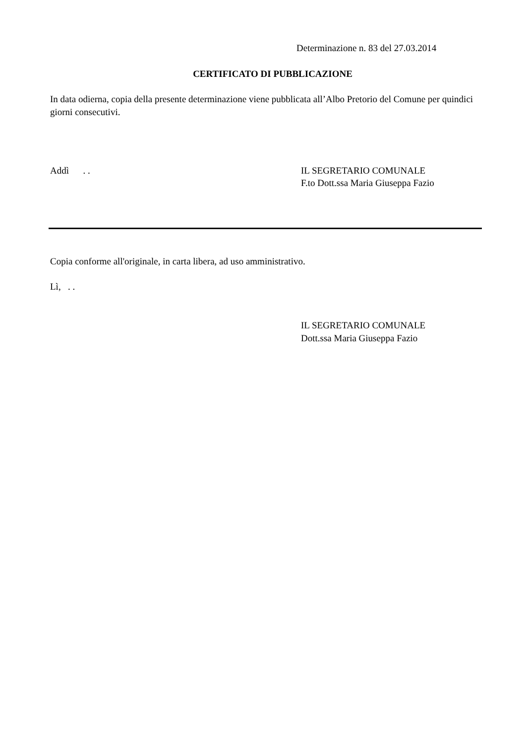Determinazione n. 83 del 27.03.2014
CERTIFICATO DI PUBBLICAZIONE
In data odierna, copia della presente determinazione viene pubblicata all’Albo Pretorio del Comune per quindici giorni consecutivi.
Addì . . IL SEGRETARIO COMUNALE
F.to Dott.ssa Maria Giuseppa Fazio
Copia conforme all'originale, in carta libera, ad uso amministrativo.
Lì, . .
IL SEGRETARIO COMUNALE
Dott.ssa Maria Giuseppa Fazio